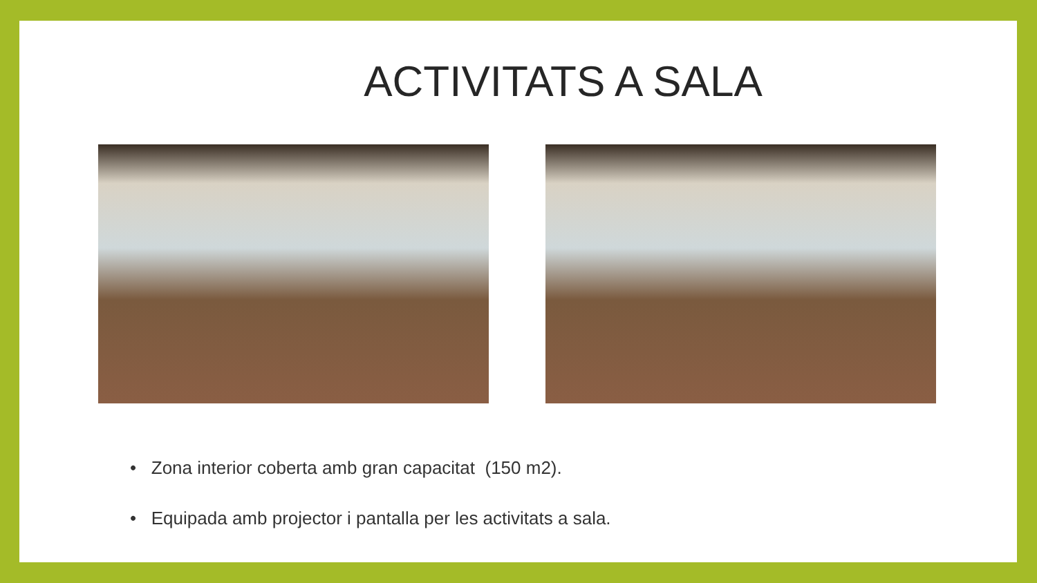ACTIVITATS A SALA
• Zona interior coberta amb gran capacitat (150 m2).
• Equipada amb projector i pantalla per les activitats a sala.